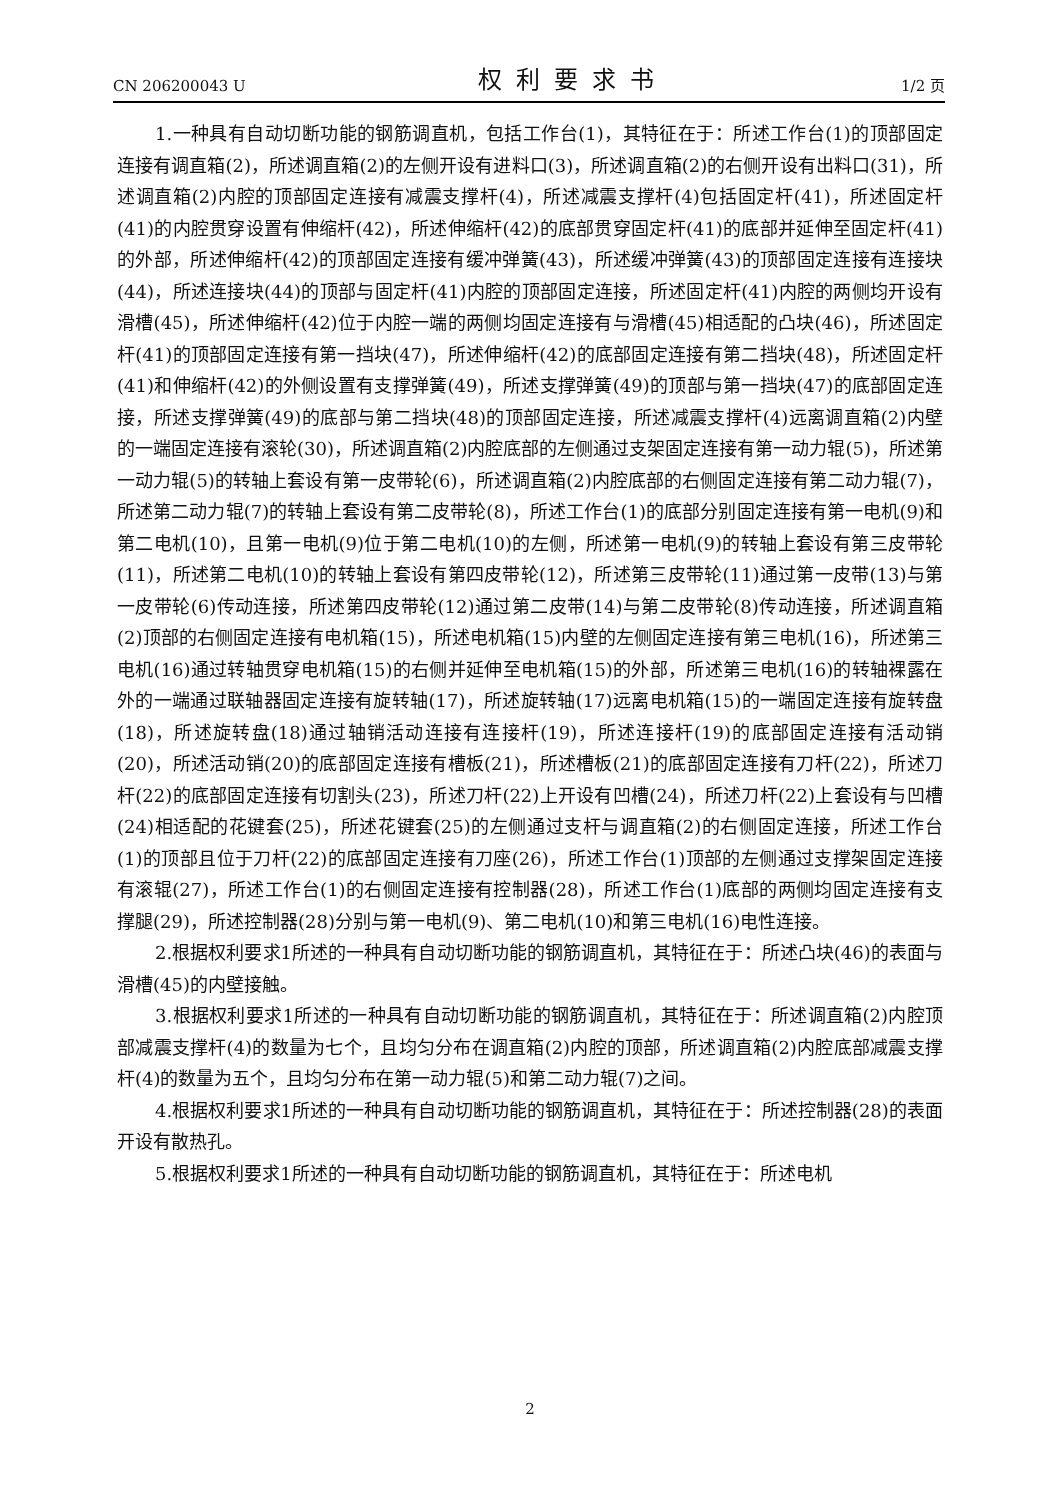CN 206200043 U 权利要求书 1/2 页
1.一种具有自动切断功能的钢筋调直机，包括工作台(1)，其特征在于：所述工作台(1)的顶部固定连接有调直箱(2)，所述调直箱(2)的左侧开设有进料口(3)，所述调直箱(2)的右侧开设有出料口(31)，所述调直箱(2)内腔的顶部固定连接有减震支撑杆(4)，所述减震支撑杆(4)包括固定杆(41)，所述固定杆(41)的内腔贯穿设置有伸缩杆(42)，所述伸缩杆(42)的底部贯穿固定杆(41)的底部并延伸至固定杆(41)的外部，所述伸缩杆(42)的顶部固定连接有缓冲弹簧(43)，所述缓冲弹簧(43)的顶部固定连接有连接块(44)，所述连接块(44)的顶部与固定杆(41)内腔的顶部固定连接，所述固定杆(41)内腔的两侧均开设有滑槽(45)，所述伸缩杆(42)位于内腔一端的两侧均固定连接有与滑槽(45)相适配的凸块(46)，所述固定杆(41)的顶部固定连接有第一挡块(47)，所述伸缩杆(42)的底部固定连接有第二挡块(48)，所述固定杆(41)和伸缩杆(42)的外侧设置有支撑弹簧(49)，所述支撑弹簧(49)的顶部与第一挡块(47)的底部固定连接，所述支撑弹簧(49)的底部与第二挡块(48)的顶部固定连接，所述减震支撑杆(4)远离调直箱(2)内壁的一端固定连接有滚轮(30)，所述调直箱(2)内腔底部的左侧通过支架固定连接有第一动力辊(5)，所述第一动力辊(5)的转轴上套设有第一皮带轮(6)，所述调直箱(2)内腔底部的右侧固定连接有第二动力辊(7)，所述第二动力辊(7)的转轴上套设有第二皮带轮(8)，所述工作台(1)的底部分别固定连接有第一电机(9)和第二电机(10)，且第一电机(9)位于第二电机(10)的左侧，所述第一电机(9)的转轴上套设有第三皮带轮(11)，所述第二电机(10)的转轴上套设有第四皮带轮(12)，所述第三皮带轮(11)通过第一皮带(13)与第一皮带轮(6)传动连接，所述第四皮带轮(12)通过第二皮带(14)与第二皮带轮(8)传动连接，所述调直箱(2)顶部的右侧固定连接有电机箱(15)，所述电机箱(15)内壁的左侧固定连接有第三电机(16)，所述第三电机(16)通过转轴贯穿电机箱(15)的右侧并延伸至电机箱(15)的外部，所述第三电机(16)的转轴裸露在外的一端通过联轴器固定连接有旋转轴(17)，所述旋转轴(17)远离电机箱(15)的一端固定连接有旋转盘(18)，所述旋转盘(18)通过轴销活动连接有连接杆(19)，所述连接杆(19)的底部固定连接有活动销(20)，所述活动销(20)的底部固定连接有槽板(21)，所述槽板(21)的底部固定连接有刀杆(22)，所述刀杆(22)的底部固定连接有切割头(23)，所述刀杆(22)上开设有凹槽(24)，所述刀杆(22)上套设有与凹槽(24)相适配的花键套(25)，所述花键套(25)的左侧通过支杆与调直箱(2)的右侧固定连接，所述工作台(1)的顶部且位于刀杆(22)的底部固定连接有刀座(26)，所述工作台(1)顶部的左侧通过支撑架固定连接有滚辊(27)，所述工作台(1)的右侧固定连接有控制器(28)，所述工作台(1)底部的两侧均固定连接有支撑腿(29)，所述控制器(28)分别与第一电机(9)、第二电机(10)和第三电机(16)电性连接。
2.根据权利要求1所述的一种具有自动切断功能的钢筋调直机，其特征在于：所述凸块(46)的表面与滑槽(45)的内壁接触。
3.根据权利要求1所述的一种具有自动切断功能的钢筋调直机，其特征在于：所述调直箱(2)内腔顶部减震支撑杆(4)的数量为七个，且均匀分布在调直箱(2)内腔的顶部，所述调直箱(2)内腔底部减震支撑杆(4)的数量为五个，且均匀分布在第一动力辊(5)和第二动力辊(7)之间。
4.根据权利要求1所述的一种具有自动切断功能的钢筋调直机，其特征在于：所述控制器(28)的表面开设有散热孔。
5.根据权利要求1所述的一种具有自动切断功能的钢筋调直机，其特征在于：所述电机
2